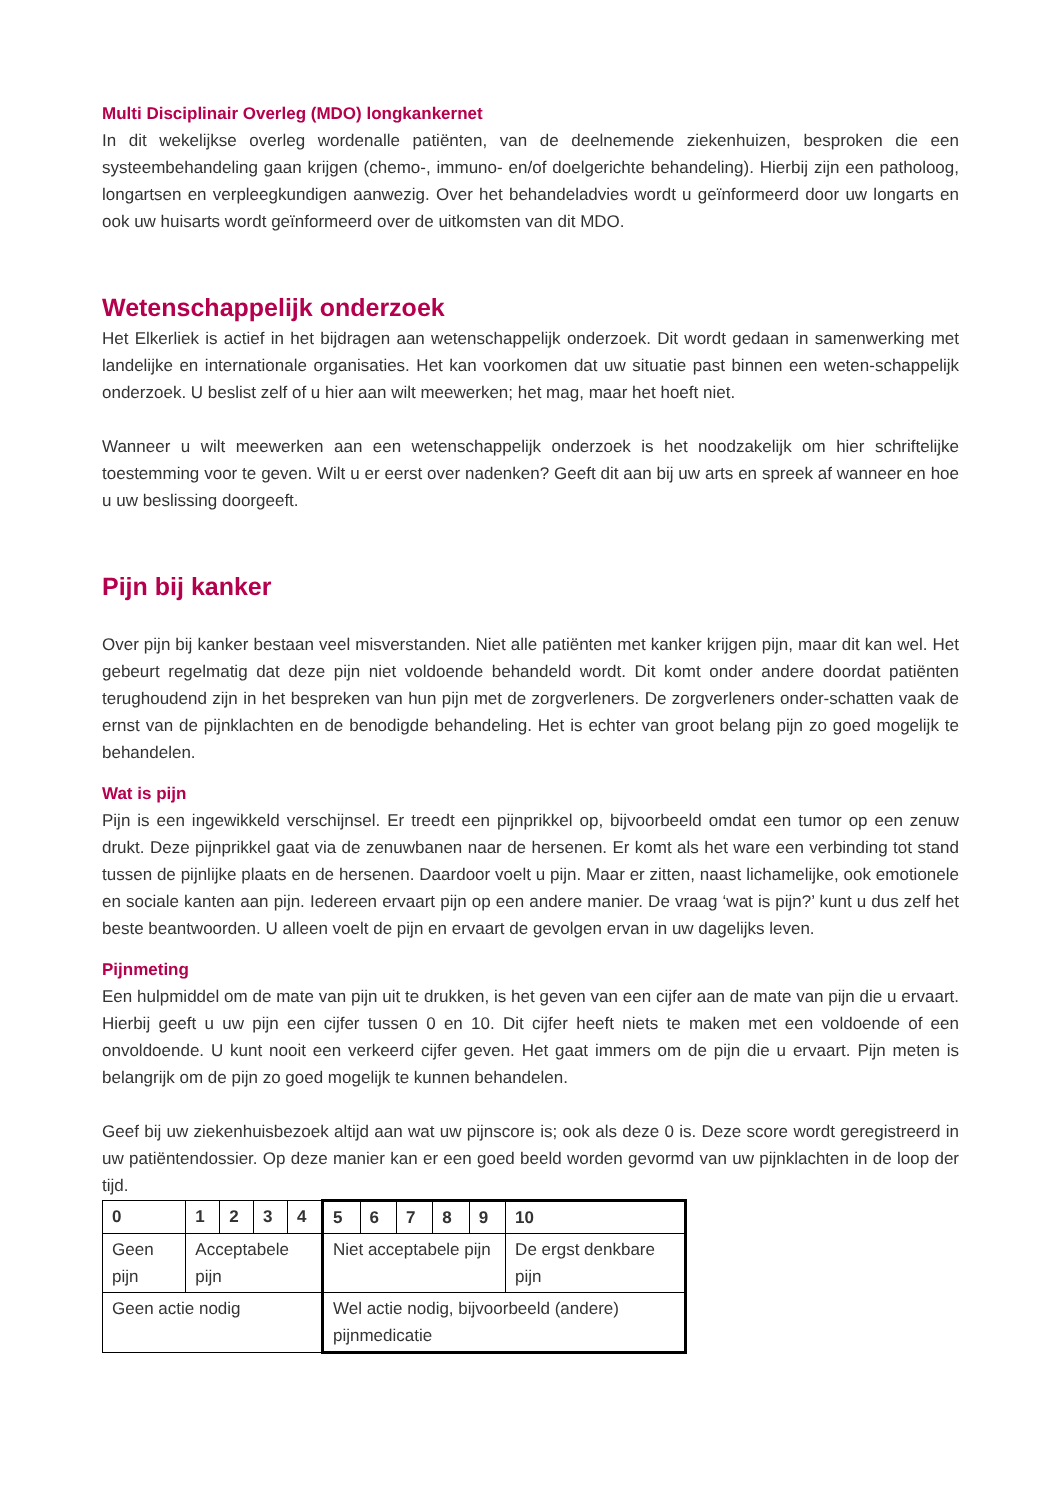Multi Disciplinair Overleg (MDO) longkankernet
In dit wekelijkse overleg wordenalle patiënten, van de deelnemende ziekenhuizen, besproken die een systeembehandeling gaan krijgen (chemo-, immuno- en/of doelgerichte behandeling). Hierbij zijn een patholoog, longartsen en verpleegkundigen aanwezig. Over het behandeladvies wordt u geïnformeerd door uw longarts en ook uw huisarts wordt geïnformeerd over de uitkomsten van dit MDO.
Wetenschappelijk onderzoek
Het Elkerliek is actief in het bijdragen aan wetenschappelijk onderzoek. Dit wordt gedaan in samenwerking met landelijke en internationale organisaties. Het kan voorkomen dat uw situatie past binnen een weten-schappelijk onderzoek. U beslist zelf of u hier aan wilt meewerken; het mag, maar het hoeft niet.
Wanneer u wilt meewerken aan een wetenschappelijk onderzoek is het noodzakelijk om hier schriftelijke toestemming voor te geven. Wilt u er eerst over nadenken? Geeft dit aan bij uw arts en spreek af wanneer en hoe u uw beslissing doorgeeft.
Pijn bij kanker
Over pijn bij kanker bestaan veel misverstanden. Niet alle patiënten met kanker krijgen pijn, maar dit kan wel. Het gebeurt regelmatig dat deze pijn niet voldoende behandeld wordt. Dit komt onder andere doordat patiënten terughoudend zijn in het bespreken van hun pijn met de zorgverleners. De zorgverleners onder-schatten vaak de ernst van de pijnklachten en de benodigde behandeling. Het is echter van groot belang pijn zo goed mogelijk te behandelen.
Wat is pijn
Pijn is een ingewikkeld verschijnsel. Er treedt een pijnprikkel op, bijvoorbeeld omdat een tumor op een zenuw drukt. Deze pijnprikkel gaat via de zenuwbanen naar de hersenen. Er komt als het ware een verbinding tot stand tussen de pijnlijke plaats en de hersenen. Daardoor voelt u pijn. Maar er zitten, naast lichamelijke, ook emotionele en sociale kanten aan pijn. Iedereen ervaart pijn op een andere manier. De vraag ‘wat is pijn?’ kunt u dus zelf het beste beantwoorden. U alleen voelt de pijn en ervaart de gevolgen ervan in uw dagelijks leven.
Pijnmeting
Een hulpmiddel om de mate van pijn uit te drukken, is het geven van een cijfer aan de mate van pijn die u ervaart. Hierbij geeft u uw pijn een cijfer tussen 0 en 10. Dit cijfer heeft niets te maken met een voldoende of een onvoldoende. U kunt nooit een verkeerd cijfer geven. Het gaat immers om de pijn die u ervaart. Pijn meten is belangrijk om de pijn zo goed mogelijk te kunnen behandelen.
Geef bij uw ziekenhuisbezoek altijd aan wat uw pijnscore is; ook als deze 0 is. Deze score wordt geregistreerd in uw patiëntendossier. Op deze manier kan er een goed beeld worden gevormd van uw pijnklachten in de loop der tijd.
| 0 | 1 | 2 | 3 | 4 | 5 | 6 | 7 | 8 | 9 | 10 |
| Geen pijn | Acceptabele pijn | | | | Niet acceptabele pijn | | | | | De ergst denkbare pijn |
| Geen actie nodig | | | | | Wel actie nodig, bijvoorbeeld (andere) pijnmedicatie | | | | | |